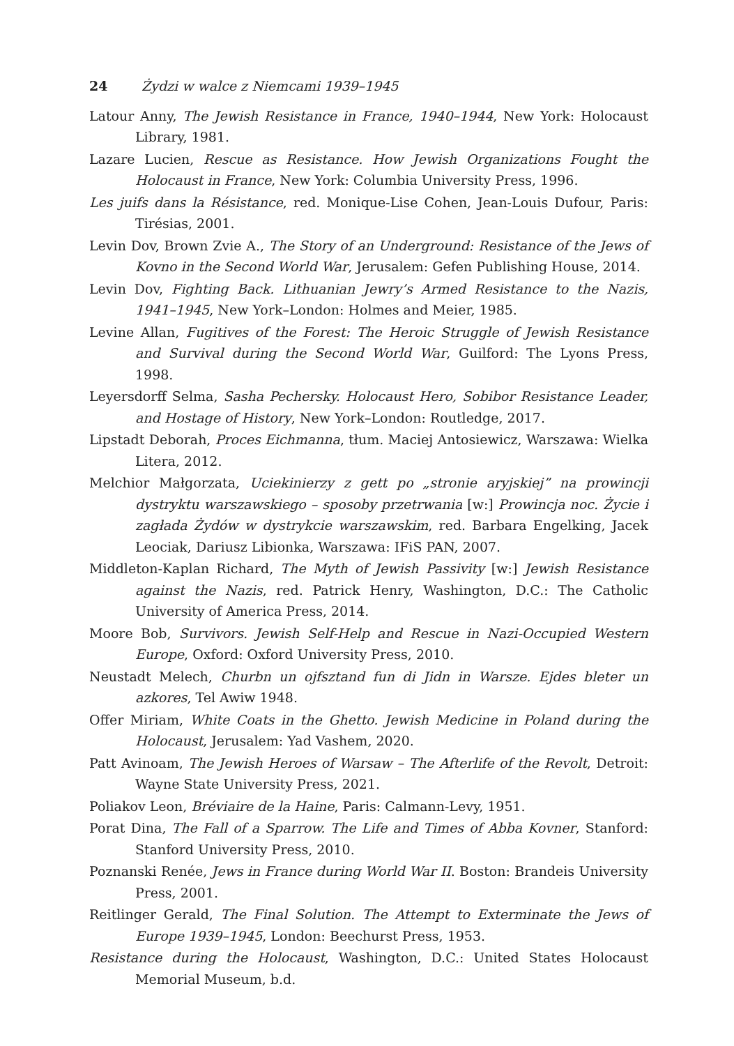24 Żydzi w walce z Niemcami 1939–1945
Latour Anny, The Jewish Resistance in France, 1940–1944, New York: Holocaust Library, 1981.
Lazare Lucien, Rescue as Resistance. How Jewish Organizations Fought the Holocaust in France, New York: Columbia University Press, 1996.
Les juifs dans la Résistance, red. Monique-Lise Cohen, Jean-Louis Dufour, Paris: Tirésias, 2001.
Levin Dov, Brown Zvie A., The Story of an Underground: Resistance of the Jews of Kovno in the Second World War, Jerusalem: Gefen Publishing House, 2014.
Levin Dov, Fighting Back. Lithuanian Jewry’s Armed Resistance to the Nazis, 1941–1945, New York–London: Holmes and Meier, 1985.
Levine Allan, Fugitives of the Forest: The Heroic Struggle of Jewish Resistance and Survival during the Second World War, Guilford: The Lyons Press, 1998.
Leyersdorff Selma, Sasha Pechersky. Holocaust Hero, Sobibor Resistance Leader, and Hostage of History, New York–London: Routledge, 2017.
Lipstadt Deborah, Proces Eichmanna, tłum. Maciej Antosiewicz, Warszawa: Wielka Litera, 2012.
Melchior Małgorzata, Uciekinierzy z gett po „stronie aryjskiej” na prowincji dystryktu warszawskiego – sposoby przetrwania [w:] Prowincja noc. Życie i zagłada Żydów w dystrykcie warszawskim, red. Barbara Engelking, Jacek Leociak, Dariusz Libionka, Warszawa: IFiS PAN, 2007.
Middleton-Kaplan Richard, The Myth of Jewish Passivity [w:] Jewish Resistance against the Nazis, red. Patrick Henry, Washington, D.C.: The Catholic University of America Press, 2014.
Moore Bob, Survivors. Jewish Self-Help and Rescue in Nazi-Occupied Western Europe, Oxford: Oxford University Press, 2010.
Neustadt Melech, Churbn un ojfsztand fun di Jidn in Warsze. Ejdes bleter un azkores, Tel Awiw 1948.
Offer Miriam, White Coats in the Ghetto. Jewish Medicine in Poland during the Holocaust, Jerusalem: Yad Vashem, 2020.
Patt Avinoam, The Jewish Heroes of Warsaw – The Afterlife of the Revolt, Detroit: Wayne State University Press, 2021.
Poliakov Leon, Bréviaire de la Haine, Paris: Calmann-Levy, 1951.
Porat Dina, The Fall of a Sparrow. The Life and Times of Abba Kovner, Stanford: Stanford University Press, 2010.
Poznanski Renée, Jews in France during World War II. Boston: Brandeis University Press, 2001.
Reitlinger Gerald, The Final Solution. The Attempt to Exterminate the Jews of Europe 1939–1945, London: Beechurst Press, 1953.
Resistance during the Holocaust, Washington, D.C.: United States Holocaust Memorial Museum, b.d.